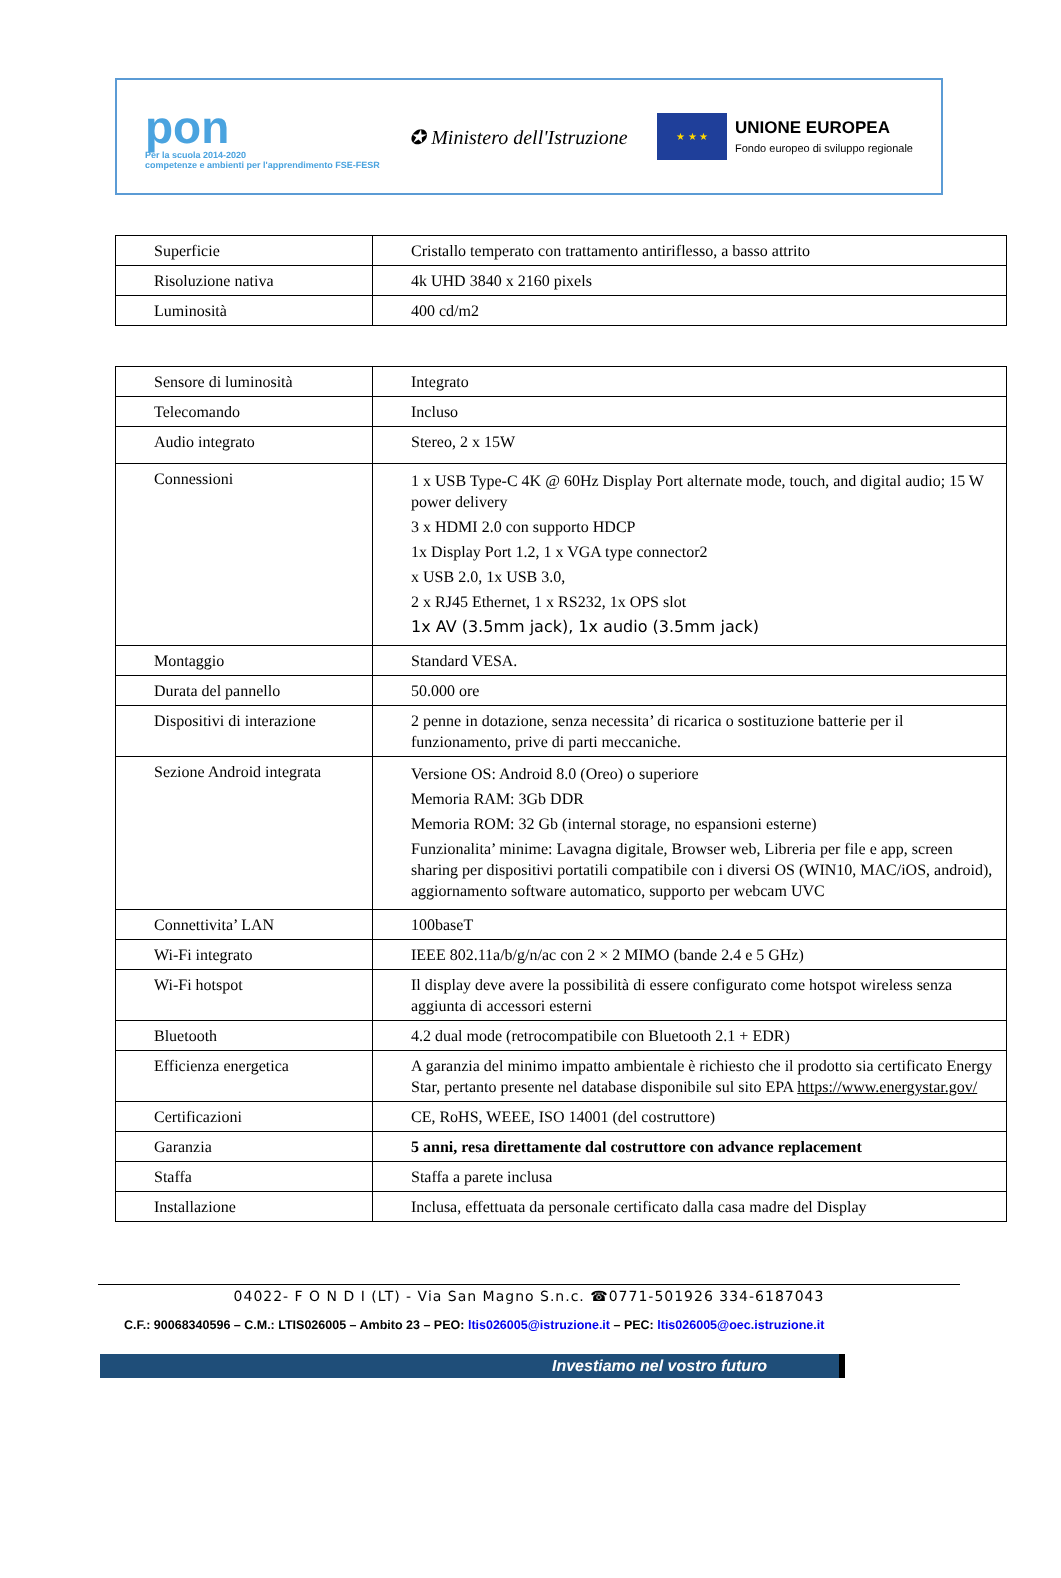pon
Per la scuola 2014-2020
competenze e ambienti per l'apprendimento FSE-FESR
✪ Ministero dell'Istruzione
★ ★ ★
UNIONE EUROPEA
Fondo europeo di sviluppo regionale
| Superficie | Cristallo temperato con trattamento antiriflesso, a basso attrito |
| Risoluzione nativa | 4k UHD 3840 x 2160 pixels |
| Luminosità | 400 cd/m2 |
| Sensore di luminosità | Integrato |
| Telecomando | Incluso |
| Audio integrato | Stereo, 2 x 15W |
| Connessioni | 1 x USB Type-C 4K @ 60Hz Display Port alternate mode, touch, and digital audio; 15 W power delivery 3 x HDMI 2.0 con supporto HDCP 1x Display Port 1.2, 1 x VGA type connector2 x USB 2.0, 1x USB 3.0, 2 x RJ45 Ethernet, 1 x RS232, 1x OPS slot 1x AV (3.5mm jack), 1x audio (3.5mm jack) |
| Montaggio | Standard VESA. |
| Durata del pannello | 50.000 ore |
| Dispositivi di interazione | 2 penne in dotazione, senza necessita’ di ricarica o sostituzione batterie per il funzionamento, prive di parti meccaniche. |
| Sezione Android integrata | Versione OS: Android 8.0 (Oreo) o superiore Memoria RAM: 3Gb DDR Memoria ROM: 32 Gb (internal storage, no espansioni esterne) Funzionalita’ minime: Lavagna digitale, Browser web, Libreria per file e app, screen sharing per dispositivi portatili compatibile con i diversi OS (WIN10, MAC/iOS, android), aggiornamento software automatico, supporto per webcam UVC |
| Connettivita’ LAN | 100baseT |
| Wi-Fi integrato | IEEE 802.11a/b/g/n/ac con 2 × 2 MIMO (bande 2.4 e 5 GHz) |
| Wi-Fi hotspot | Il display deve avere la possibilità di essere configurato come hotspot wireless senza aggiunta di accessori esterni |
| Bluetooth | 4.2 dual mode (retrocompatibile con Bluetooth 2.1 + EDR) |
| Efficienza energetica | A garanzia del minimo impatto ambientale è richiesto che il prodotto sia certificato Energy Star, pertanto presente nel database disponibile sul sito EPA https://www.energystar.gov/ |
| Certificazioni | CE, RoHS, WEEE, ISO 14001 (del costruttore) |
| Garanzia | 5 anni, resa direttamente dal costruttore con advance replacement |
| Staffa | Staffa a parete inclusa |
| Installazione | Inclusa, effettuata da personale certificato dalla casa madre del Display |
04022- F O N D I (LT) - Via San Magno S.n.c. ☎0771-501926 334-6187043
C.F.: 90068340596 – C.M.: LTIS026005 – Ambito 23 – PEO: ltis026005@istruzione.it – PEC: ltis026005@oec.istruzione.it
Investiamo nel vostro futuro